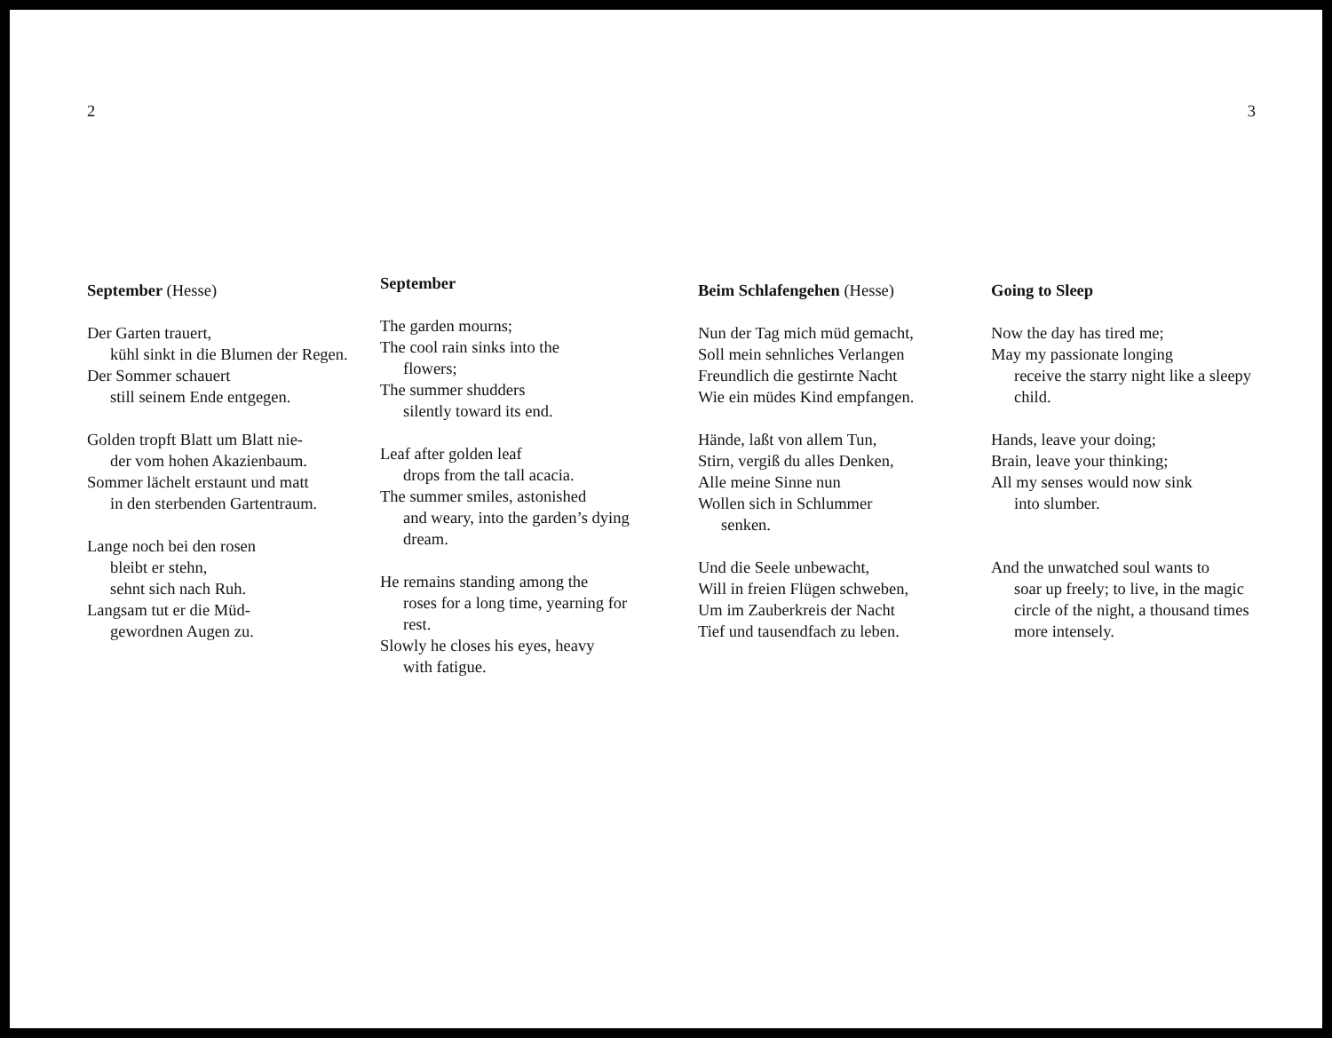2 3
September (Hesse)
Der Garten trauert,
kühl sinkt in die Blumen der Regen.
Der Sommer schauert
still seinem Ende entgegen.
Golden tropft Blatt um Blatt nie-
der vom hohen Akazienbaum.
Sommer lächelt erstaunt und matt
in den sterbenden Gartentraum.
Lange noch bei den rosen
bleibt er stehn,
sehnt sich nach Ruh.
Langsam tut er die Müd-
gewordnen Augen zu.
September
The garden mourns;
The cool rain sinks into the
flowers;
The summer shudders
silently toward its end.
Leaf after golden leaf
drops from the tall acacia.
The summer smiles, astonished
and weary, into the garden’s dying dream.
He remains standing among the
roses for a long time, yearning for rest.
Slowly he closes his eyes, heavy
with fatigue.
Beim Schlafengehen (Hesse)
Nun der Tag mich müd gemacht,
Soll mein sehnliches Verlangen
Freundlich die gestirnte Nacht
Wie ein müdes Kind empfangen.
Hände, laßt von allem Tun,
Stirn, vergiß du alles Denken,
Alle meine Sinne nun
Wollen sich in Schlummer
senken.
Und die Seele unbewacht,
Will in freien Flügen schweben,
Um im Zauberkreis der Nacht
Tief und tausendfach zu leben.
Going to Sleep
Now the day has tired me;
May my passionate longing
receive the starry night like a sleepy child.
Hands, leave your doing;
Brain, leave your thinking;
All my senses would now sink
into slumber.
And the unwatched soul wants to
soar up freely; to live, in the magic circle of the night, a thousand times more intensely.